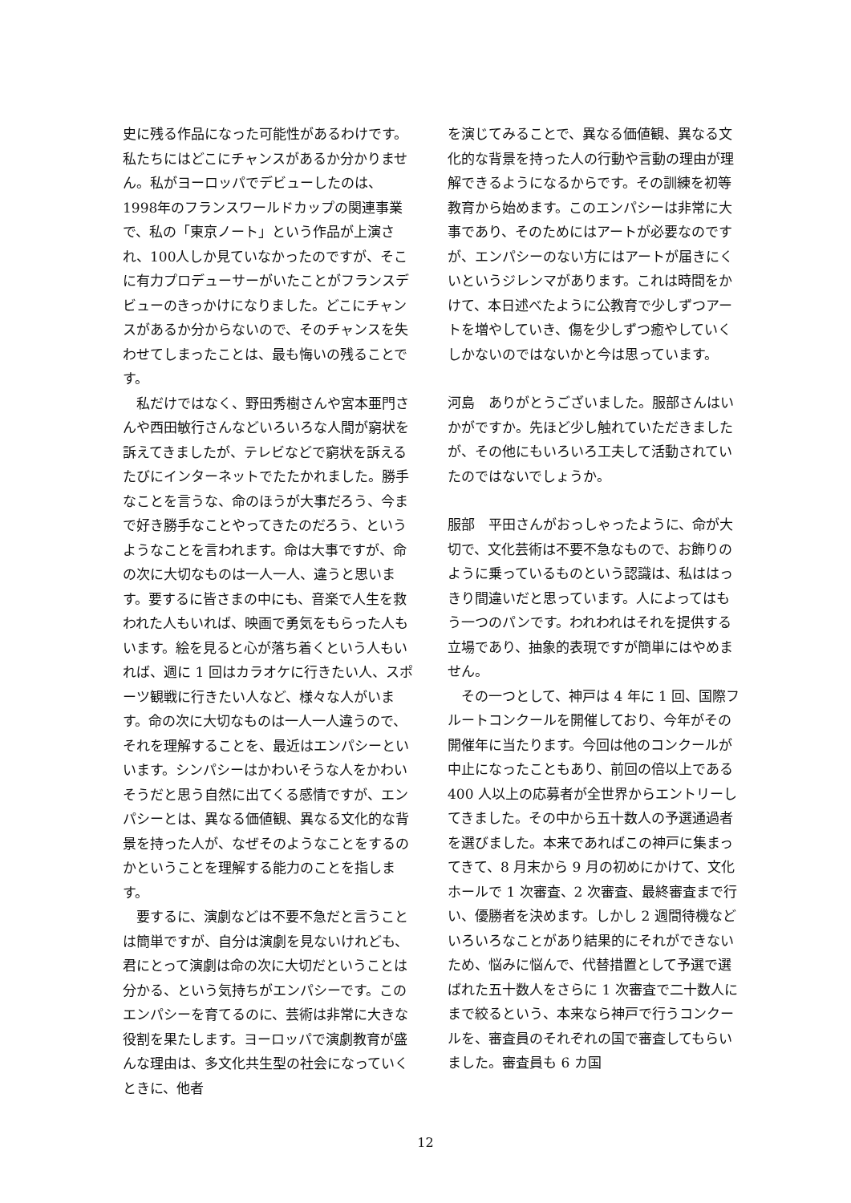史に残る作品になった可能性があるわけです。私たちにはどこにチャンスがあるか分かりません。私がヨーロッパでデビューしたのは、1998年のフランスワールドカップの関連事業で、私の「東京ノート」という作品が上演され、100人しか見ていなかったのですが、そこに有力プロデューサーがいたことがフランスデビューのきっかけになりました。どこにチャンスがあるか分からないので、そのチャンスを失わせてしまったことは、最も悔いの残ることです。
私だけではなく、野田秀樹さんや宮本亜門さんや西田敏行さんなどいろいろな人間が窮状を訴えてきましたが、テレビなどで窮状を訴えるたびにインターネットでたたかれました。勝手なことを言うな、命のほうが大事だろう、今まで好き勝手なことやってきたのだろう、というようなことを言われます。命は大事ですが、命の次に大切なものは一人一人、違うと思います。要するに皆さまの中にも、音楽で人生を救われた人もいれば、映画で勇気をもらった人もいます。絵を見ると心が落ち着くという人もいれば、週に 1 回はカラオケに行きたい人、スポーツ観戦に行きたい人など、様々な人がいます。命の次に大切なものは一人一人違うので、それを理解することを、最近はエンパシーといいます。シンパシーはかわいそうな人をかわいそうだと思う自然に出てくる感情ですが、エンパシーとは、異なる価値観、異なる文化的な背景を持った人が、なぜそのようなことをするのかということを理解する能力のことを指します。
要するに、演劇などは不要不急だと言うことは簡単ですが、自分は演劇を見ないけれども、君にとって演劇は命の次に大切だということは分かる、という気持ちがエンパシーです。このエンパシーを育てるのに、芸術は非常に大きな役割を果たします。ヨーロッパで演劇教育が盛んな理由は、多文化共生型の社会になっていくときに、他者
を演じてみることで、異なる価値観、異なる文化的な背景を持った人の行動や言動の理由が理解できるようになるからです。その訓練を初等教育から始めます。このエンパシーは非常に大事であり、そのためにはアートが必要なのですが、エンパシーのない方にはアートが届きにくいというジレンマがあります。これは時間をかけて、本日述べたように公教育で少しずつアートを増やしていき、傷を少しずつ癒やしていくしかないのではないかと今は思っています。
河島　ありがとうございました。服部さんはいかがですか。先ほど少し触れていただきましたが、その他にもいろいろ工夫して活動されていたのではないでしょうか。
服部　平田さんがおっしゃったように、命が大切で、文化芸術は不要不急なもので、お飾りのように乗っているものという認識は、私ははっきり間違いだと思っています。人によってはもう一つのパンです。われわれはそれを提供する立場であり、抽象的表現ですが簡単にはやめません。
その一つとして、神戸は 4 年に 1 回、国際フルートコンクールを開催しており、今年がその開催年に当たります。今回は他のコンクールが中止になったこともあり、前回の倍以上である 400 人以上の応募者が全世界からエントリーしてきました。その中から五十数人の予選通過者を選びました。本来であればこの神戸に集まってきて、8 月末から 9 月の初めにかけて、文化ホールで 1 次審査、2 次審査、最終審査まで行い、優勝者を決めます。しかし 2 週間待機などいろいろなことがあり結果的にそれができないため、悩みに悩んで、代替措置として予選で選ばれた五十数人をさらに 1 次審査で二十数人にまで絞るという、本来なら神戸で行うコンクールを、審査員のそれぞれの国で審査してもらいました。審査員も 6 カ国
12